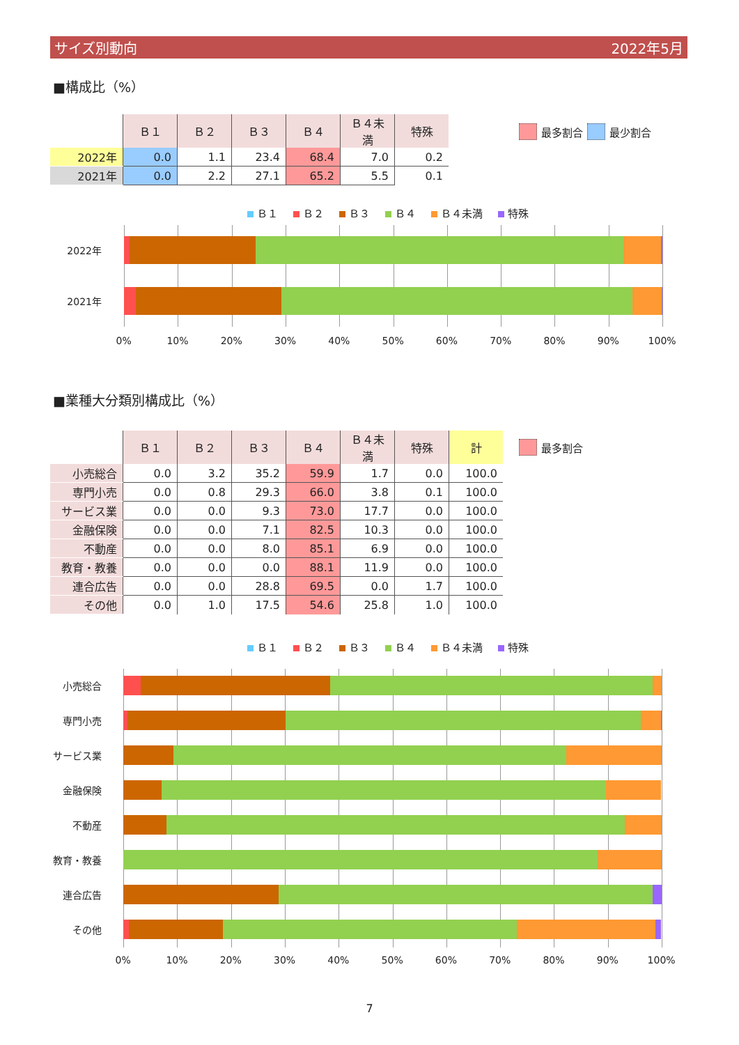サイズ別動向 2022年5月
■構成比（%）
| | Ｂ１ | Ｂ２ | Ｂ３ | Ｂ４ | Ｂ４未満 | 特殊 |
| --- | --- | --- | --- | --- | --- | --- |
| 2022年 | 0.0 | 1.1 | 23.4 | 68.4 | 7.0 | 0.2 |
| 2021年 | 0.0 | 2.2 | 27.1 | 65.2 | 5.5 | 0.1 |
最多割合 最少割合
Ｂ１ Ｂ２ Ｂ３ Ｂ４ Ｂ４未満 特殊
2022年
2021年
0% 10% 20% 30% 40% 50% 60% 70% 80% 90% 100%
■業種大分類別構成比（%）
| | Ｂ１ | Ｂ２ | Ｂ３ | Ｂ４ | Ｂ４未満 | 特殊 | 計 |
| --- | --- | --- | --- | --- | --- | --- | --- |
| 小売総合 | 0.0 | 3.2 | 35.2 | 59.9 | 1.7 | 0.0 | 100.0 |
| 専門小売 | 0.0 | 0.8 | 29.3 | 66.0 | 3.8 | 0.1 | 100.0 |
| サービス業 | 0.0 | 0.0 | 9.3 | 73.0 | 17.7 | 0.0 | 100.0 |
| 金融保険 | 0.0 | 0.0 | 7.1 | 82.5 | 10.3 | 0.0 | 100.0 |
| 不動産 | 0.0 | 0.0 | 8.0 | 85.1 | 6.9 | 0.0 | 100.0 |
| 教育・教養 | 0.0 | 0.0 | 0.0 | 88.1 | 11.9 | 0.0 | 100.0 |
| 連合広告 | 0.0 | 0.0 | 28.8 | 69.5 | 0.0 | 1.7 | 100.0 |
| その他 | 0.0 | 1.0 | 17.5 | 54.6 | 25.8 | 1.0 | 100.0 |
最多割合
Ｂ１ Ｂ２ Ｂ３ Ｂ４ Ｂ４未満 特殊
小売総合
専門小売
サービス業
金融保険
不動産
教育・教養
連合広告
その他
0% 10% 20% 30% 40% 50% 60% 70% 80% 90% 100%
7